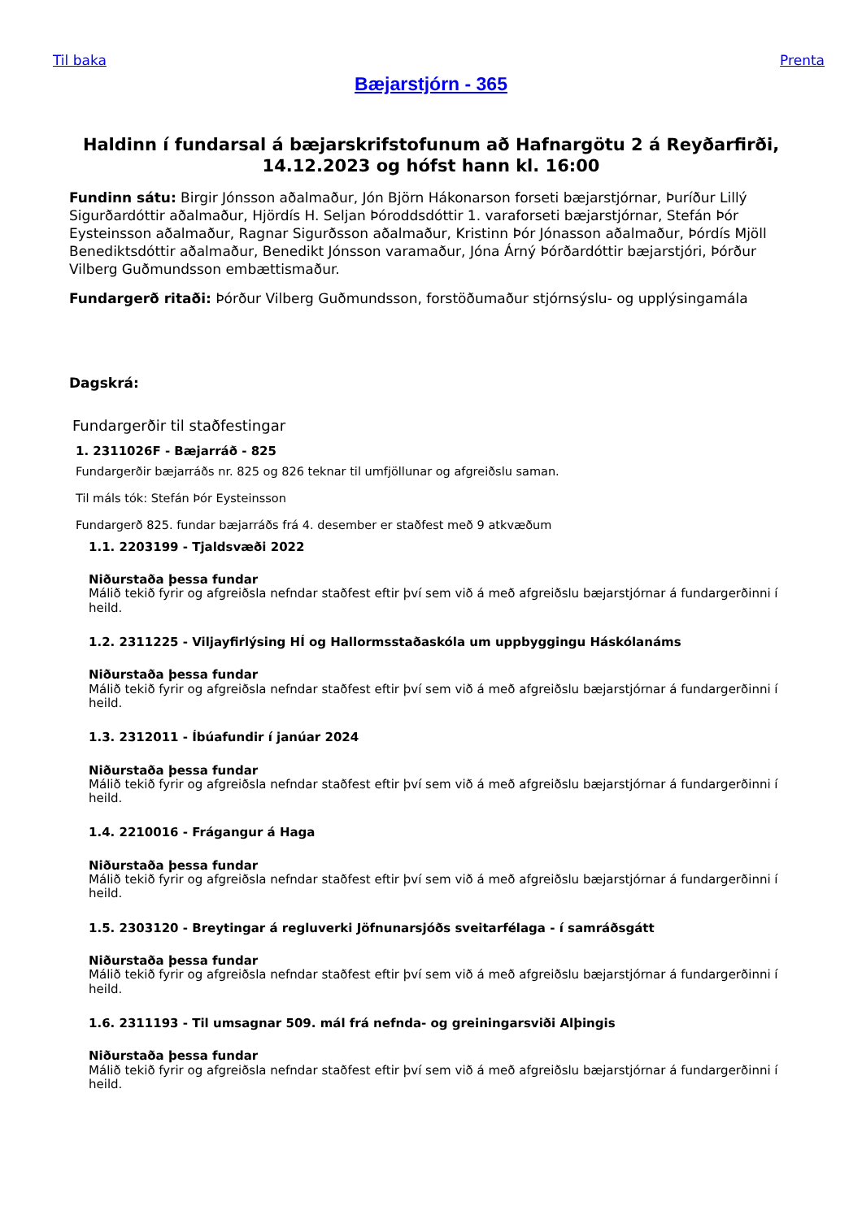Til baka Prenta
Bæjarstjórn - 365
Haldinn í fundarsal á bæjarskrifstofunum að Hafnargötu 2 á Reyðarfirði, 14.12.2023 og hófst hann kl. 16:00
Fundinn sátu: Birgir Jónsson aðalmaður, Jón Björn Hákonarson forseti bæjarstjórnar, Þuríður Lillý Sigurðardóttir aðalmaður, Hjördís H. Seljan Þóroddsdóttir 1. varaforseti bæjarstjórnar, Stefán Þór Eysteinsson aðalmaður, Ragnar Sigurðsson aðalmaður, Kristinn Þór Jónasson aðalmaður, Þórdís Mjöll Benediktsdóttir aðalmaður, Benedikt Jónsson varamaður, Jóna Árný Þórðardóttir bæjarstjóri, Þórður Vilberg Guðmundsson embættismaður.
Fundargerð ritaði: Þórður Vilberg Guðmundsson, forstöðumaður stjórnsýslu- og upplýsingamála
Dagskrá:
Fundargerðir til staðfestingar
1. 2311026F - Bæjarráð - 825
Fundargerðir bæjarráðs nr. 825 og 826 teknar til umfjöllunar og afgreiðslu saman.
Til máls tók: Stefán Þór Eysteinsson
Fundargerð 825. fundar bæjarráðs frá 4. desember er staðfest með 9 atkvæðum
1.1. 2203199 - Tjaldsvæði 2022
Niðurstaða þessa fundar
Málið tekið fyrir og afgreiðsla nefndar staðfest eftir því sem við á með afgreiðslu bæjarstjórnar á fundargerðinni í heild.
1.2. 2311225 - Viljayfirlýsing HÍ og Hallormsstaðaskóla um uppbyggingu Háskólanáms
Niðurstaða þessa fundar
Málið tekið fyrir og afgreiðsla nefndar staðfest eftir því sem við á með afgreiðslu bæjarstjórnar á fundargerðinni í heild.
1.3. 2312011 - Íbúafundir í janúar 2024
Niðurstaða þessa fundar
Málið tekið fyrir og afgreiðsla nefndar staðfest eftir því sem við á með afgreiðslu bæjarstjórnar á fundargerðinni í heild.
1.4. 2210016 - Frágangur á Haga
Niðurstaða þessa fundar
Málið tekið fyrir og afgreiðsla nefndar staðfest eftir því sem við á með afgreiðslu bæjarstjórnar á fundargerðinni í heild.
1.5. 2303120 - Breytingar á regluverki Jöfnunarsjóðs sveitarfélaga - í samráðsgátt
Niðurstaða þessa fundar
Málið tekið fyrir og afgreiðsla nefndar staðfest eftir því sem við á með afgreiðslu bæjarstjórnar á fundargerðinni í heild.
1.6. 2311193 - Til umsagnar 509. mál frá nefnda- og greiningarsviði Alþingis
Niðurstaða þessa fundar
Málið tekið fyrir og afgreiðsla nefndar staðfest eftir því sem við á með afgreiðslu bæjarstjórnar á fundargerðinni í heild.